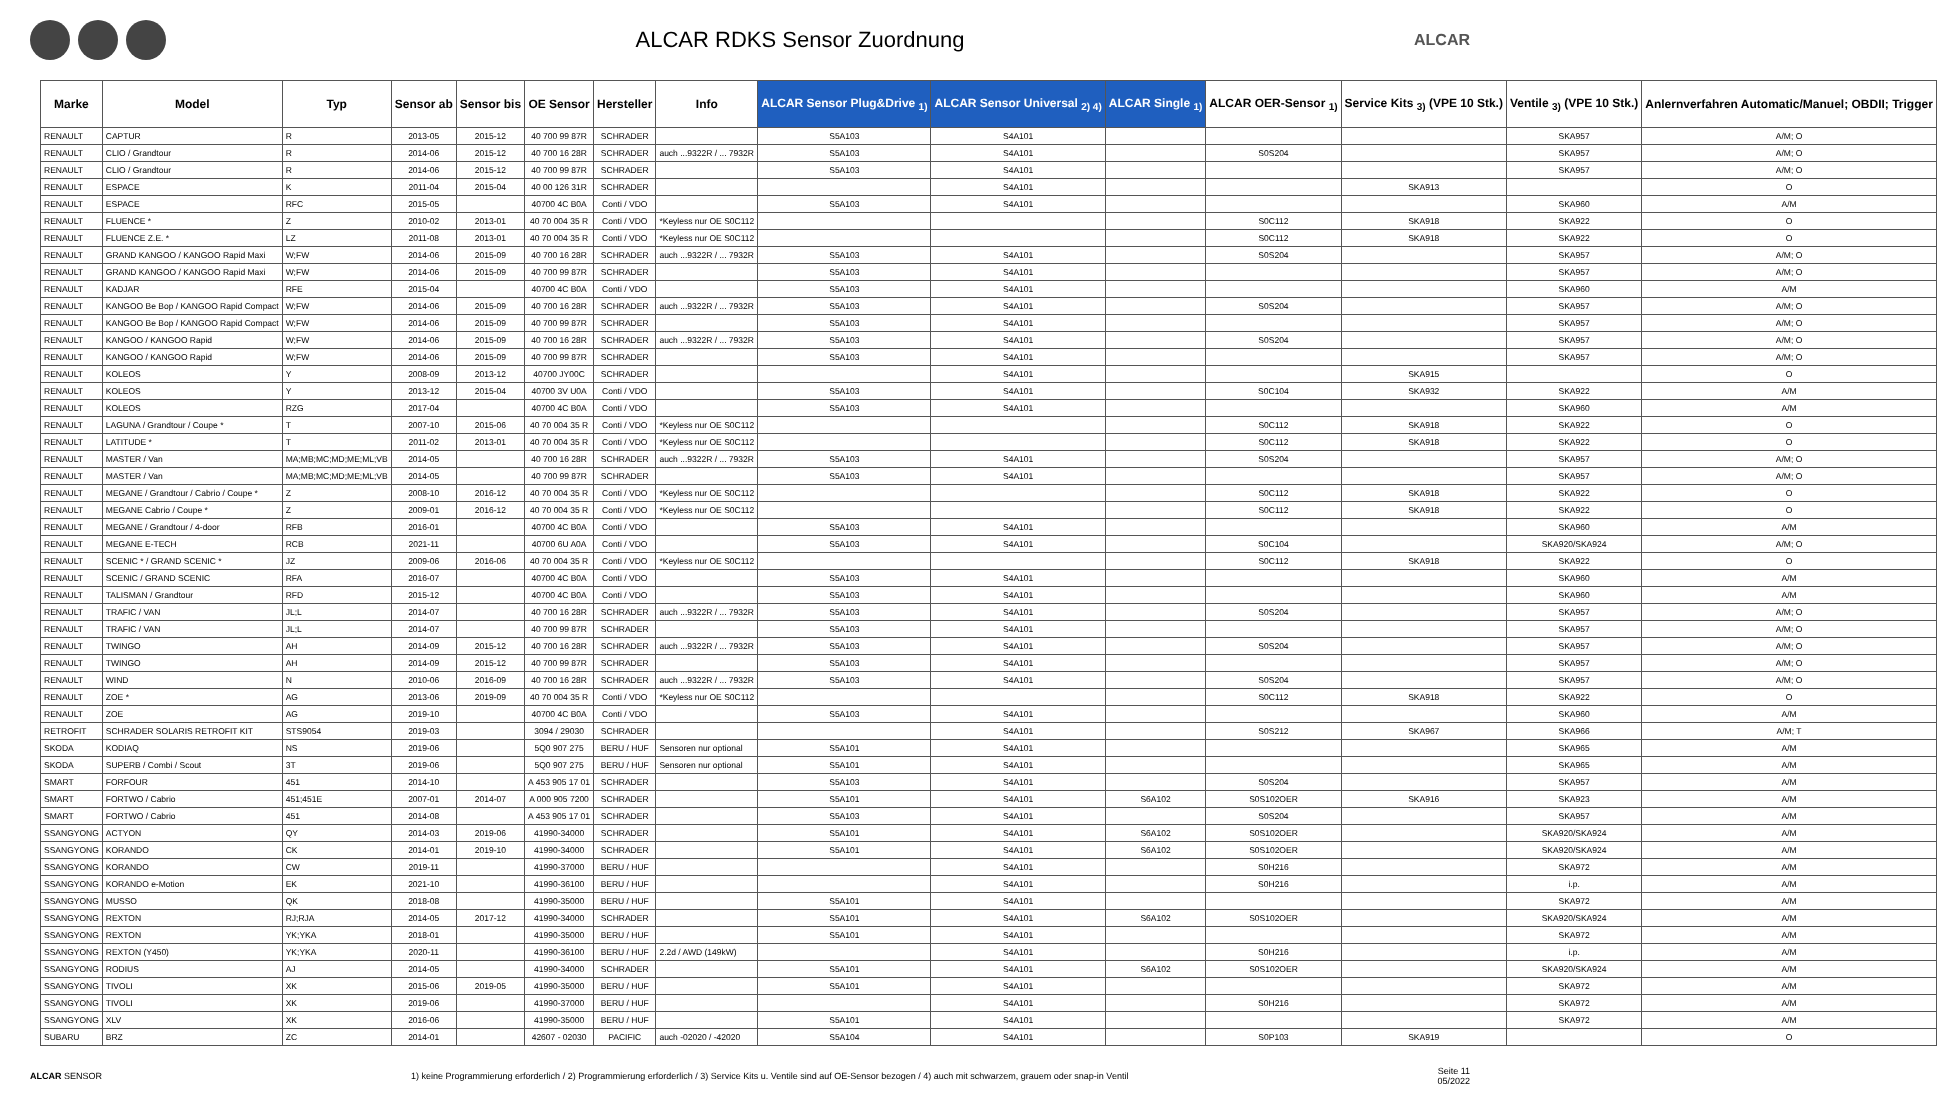ALCAR RDKS Sensor Zuordnung
ALCAR
| Marke | Model | Typ | Sensor ab | Sensor bis | OE Sensor | Hersteller | Info | ALCAR Sensor Plug&Drive <sub>1)</sub> | ALCAR Sensor Universal <sub>2) 4)</sub> | ALCAR Single <sub>1)</sub> | ALCAR OER-Sensor <sub>1)</sub> | Service Kits <sub>3)</sub> (VPE 10 Stk.) | Ventile <sub>3)</sub> (VPE 10 Stk.) | Anlernverfahren Automatic/Manuel; OBDII; Trigger |
| --- | --- | --- | --- | --- | --- | --- | --- | --- | --- | --- | --- | --- | --- | --- |
| RENAULT | CAPTUR | R | 2013-05 | 2015-12 | 40 700 99 87R | SCHRADER | | S5A103 | S4A101 | | | | SKA957 | A/M; O |
| RENAULT | CLIO / Grandtour | R | 2014-06 | 2015-12 | 40 700 16 28R | SCHRADER | auch ...9322R / ... 7932R | S5A103 | S4A101 | | S0S204 | | SKA957 | A/M; O |
| RENAULT | CLIO / Grandtour | R | 2014-06 | 2015-12 | 40 700 99 87R | SCHRADER | | S5A103 | S4A101 | | | | SKA957 | A/M; O |
| RENAULT | ESPACE | K | 2011-04 | 2015-04 | 40 00 126 31R | SCHRADER | | | S4A101 | | | SKA913 | | O |
| RENAULT | ESPACE | RFC | 2015-05 | | 40700 4C B0A | Conti / VDO | | S5A103 | S4A101 | | | | SKA960 | A/M |
| RENAULT | FLUENCE * | Z | 2010-02 | 2013-01 | 40 70 004 35 R | Conti / VDO | *Keyless nur OE S0C112 | | | | S0C112 | SKA918 | SKA922 | O |
| RENAULT | FLUENCE Z.E. * | LZ | 2011-08 | 2013-01 | 40 70 004 35 R | Conti / VDO | *Keyless nur OE S0C112 | | | | S0C112 | SKA918 | SKA922 | O |
| RENAULT | GRAND KANGOO / KANGOO Rapid Maxi | W;FW | 2014-06 | 2015-09 | 40 700 16 28R | SCHRADER | auch ...9322R / ... 7932R | S5A103 | S4A101 | | S0S204 | | SKA957 | A/M; O |
| RENAULT | GRAND KANGOO / KANGOO Rapid Maxi | W;FW | 2014-06 | 2015-09 | 40 700 99 87R | SCHRADER | | S5A103 | S4A101 | | | | SKA957 | A/M; O |
| RENAULT | KADJAR | RFE | 2015-04 | | 40700 4C B0A | Conti / VDO | | S5A103 | S4A101 | | | | SKA960 | A/M |
| RENAULT | KANGOO Be Bop / KANGOO Rapid Compact | W;FW | 2014-06 | 2015-09 | 40 700 16 28R | SCHRADER | auch ...9322R / ... 7932R | S5A103 | S4A101 | | S0S204 | | SKA957 | A/M; O |
| RENAULT | KANGOO Be Bop / KANGOO Rapid Compact | W;FW | 2014-06 | 2015-09 | 40 700 99 87R | SCHRADER | | S5A103 | S4A101 | | | | SKA957 | A/M; O |
| RENAULT | KANGOO / KANGOO Rapid | W;FW | 2014-06 | 2015-09 | 40 700 16 28R | SCHRADER | auch ...9322R / ... 7932R | S5A103 | S4A101 | | S0S204 | | SKA957 | A/M; O |
| RENAULT | KANGOO / KANGOO Rapid | W;FW | 2014-06 | 2015-09 | 40 700 99 87R | SCHRADER | | S5A103 | S4A101 | | | | SKA957 | A/M; O |
| RENAULT | KOLEOS | Y | 2008-09 | 2013-12 | 40700 JY00C | SCHRADER | | | S4A101 | | | SKA915 | | O |
| RENAULT | KOLEOS | Y | 2013-12 | 2015-04 | 40700 3V U0A | Conti / VDO | | S5A103 | S4A101 | | S0C104 | SKA932 | SKA922 | A/M |
| RENAULT | KOLEOS | RZG | 2017-04 | | 40700 4C B0A | Conti / VDO | | S5A103 | S4A101 | | | | SKA960 | A/M |
| RENAULT | LAGUNA / Grandtour / Coupe * | T | 2007-10 | 2015-06 | 40 70 004 35 R | Conti / VDO | *Keyless nur OE S0C112 | | | | S0C112 | SKA918 | SKA922 | O |
| RENAULT | LATITUDE * | T | 2011-02 | 2013-01 | 40 70 004 35 R | Conti / VDO | *Keyless nur OE S0C112 | | | | S0C112 | SKA918 | SKA922 | O |
| RENAULT | MASTER / Van | MA;MB;MC;MD;ME;ML;VB | 2014-05 | | 40 700 16 28R | SCHRADER | auch ...9322R / ... 7932R | S5A103 | S4A101 | | S0S204 | | SKA957 | A/M; O |
| RENAULT | MASTER / Van | MA;MB;MC;MD;ME;ML;VB | 2014-05 | | 40 700 99 87R | SCHRADER | | S5A103 | S4A101 | | | | SKA957 | A/M; O |
| RENAULT | MEGANE / Grandtour / Cabrio / Coupe * | Z | 2008-10 | 2016-12 | 40 70 004 35 R | Conti / VDO | *Keyless nur OE S0C112 | | | | S0C112 | SKA918 | SKA922 | O |
| RENAULT | MEGANE Cabrio / Coupe * | Z | 2009-01 | 2016-12 | 40 70 004 35 R | Conti / VDO | *Keyless nur OE S0C112 | | | | S0C112 | SKA918 | SKA922 | O |
| RENAULT | MEGANE / Grandtour / 4-door | RFB | 2016-01 | | 40700 4C B0A | Conti / VDO | | S5A103 | S4A101 | | | | SKA960 | A/M |
| RENAULT | MEGANE E-TECH | RCB | 2021-11 | | 40700 6U A0A | Conti / VDO | | S5A103 | S4A101 | | S0C104 | | SKA920/SKA924 | A/M; O |
| RENAULT | SCENIC * / GRAND SCENIC * | JZ | 2009-06 | 2016-06 | 40 70 004 35 R | Conti / VDO | *Keyless nur OE S0C112 | | | | S0C112 | SKA918 | SKA922 | O |
| RENAULT | SCENIC / GRAND SCENIC | RFA | 2016-07 | | 40700 4C B0A | Conti / VDO | | S5A103 | S4A101 | | | | SKA960 | A/M |
| RENAULT | TALISMAN / Grandtour | RFD | 2015-12 | | 40700 4C B0A | Conti / VDO | | S5A103 | S4A101 | | | | SKA960 | A/M |
| RENAULT | TRAFIC / VAN | JL;L | 2014-07 | | 40 700 16 28R | SCHRADER | auch ...9322R / ... 7932R | S5A103 | S4A101 | | S0S204 | | SKA957 | A/M; O |
| RENAULT | TRAFIC / VAN | JL;L | 2014-07 | | 40 700 99 87R | SCHRADER | | S5A103 | S4A101 | | | | SKA957 | A/M; O |
| RENAULT | TWINGO | AH | 2014-09 | 2015-12 | 40 700 16 28R | SCHRADER | auch ...9322R / ... 7932R | S5A103 | S4A101 | | S0S204 | | SKA957 | A/M; O |
| RENAULT | TWINGO | AH | 2014-09 | 2015-12 | 40 700 99 87R | SCHRADER | | S5A103 | S4A101 | | | | SKA957 | A/M; O |
| RENAULT | WIND | N | 2010-06 | 2016-09 | 40 700 16 28R | SCHRADER | auch ...9322R / ... 7932R | S5A103 | S4A101 | | S0S204 | | SKA957 | A/M; O |
| RENAULT | ZOE * | AG | 2013-06 | 2019-09 | 40 70 004 35 R | Conti / VDO | *Keyless nur OE S0C112 | | | | S0C112 | SKA918 | SKA922 | O |
| RENAULT | ZOE | AG | 2019-10 | | 40700 4C B0A | Conti / VDO | | S5A103 | S4A101 | | | | SKA960 | A/M |
| RETROFIT | SCHRADER SOLARIS RETROFIT KIT | STS9054 | 2019-03 | | 3094 / 29030 | SCHRADER | | | S4A101 | | S0S212 | SKA967 | SKA966 | A/M; T |
| SKODA | KODIAQ | NS | 2019-06 | | 5Q0 907 275 | BERU / HUF | Sensoren nur optional | S5A101 | S4A101 | | | | SKA965 | A/M |
| SKODA | SUPERB / Combi / Scout | 3T | 2019-06 | | 5Q0 907 275 | BERU / HUF | Sensoren nur optional | S5A101 | S4A101 | | | | SKA965 | A/M |
| SMART | FORFOUR | 451 | 2014-10 | | A 453 905 17 01 | SCHRADER | | S5A103 | S4A101 | | S0S204 | | SKA957 | A/M |
| SMART | FORTWO / Cabrio | 451;451E | 2007-01 | 2014-07 | A 000 905 7200 | SCHRADER | | S5A101 | S4A101 | S6A102 | S0S102OER | SKA916 | SKA923 | A/M |
| SMART | FORTWO / Cabrio | 451 | 2014-08 | | A 453 905 17 01 | SCHRADER | | S5A103 | S4A101 | | S0S204 | | SKA957 | A/M |
| SSANGYONG | ACTYON | QY | 2014-03 | 2019-06 | 41990-34000 | SCHRADER | | S5A101 | S4A101 | S6A102 | S0S102OER | | SKA920/SKA924 | A/M |
| SSANGYONG | KORANDO | CK | 2014-01 | 2019-10 | 41990-34000 | SCHRADER | | S5A101 | S4A101 | S6A102 | S0S102OER | | SKA920/SKA924 | A/M |
| SSANGYONG | KORANDO | CW | 2019-11 | | 41990-37000 | BERU / HUF | | | S4A101 | | S0H216 | | SKA972 | A/M |
| SSANGYONG | KORANDO e-Motion | EK | 2021-10 | | 41990-36100 | BERU / HUF | | | S4A101 | | S0H216 | | i.p. | A/M |
| SSANGYONG | MUSSO | QK | 2018-08 | | 41990-35000 | BERU / HUF | | S5A101 | S4A101 | | | | SKA972 | A/M |
| SSANGYONG | REXTON | RJ;RJA | 2014-05 | 2017-12 | 41990-34000 | SCHRADER | | S5A101 | S4A101 | S6A102 | S0S102OER | | SKA920/SKA924 | A/M |
| SSANGYONG | REXTON | YK;YKA | 2018-01 | | 41990-35000 | BERU / HUF | | S5A101 | S4A101 | | | | SKA972 | A/M |
| SSANGYONG | REXTON (Y450) | YK;YKA | 2020-11 | | 41990-36100 | BERU / HUF | 2.2d / AWD (149kW) | | S4A101 | | S0H216 | | i.p. | A/M |
| SSANGYONG | RODIUS | AJ | 2014-05 | | 41990-34000 | SCHRADER | | S5A101 | S4A101 | S6A102 | S0S102OER | | SKA920/SKA924 | A/M |
| SSANGYONG | TIVOLI | XK | 2015-06 | 2019-05 | 41990-35000 | BERU / HUF | | S5A101 | S4A101 | | | | SKA972 | A/M |
| SSANGYONG | TIVOLI | XK | 2019-06 | | 41990-37000 | BERU / HUF | | | S4A101 | | S0H216 | | SKA972 | A/M |
| SSANGYONG | XLV | XK | 2016-06 | | 41990-35000 | BERU / HUF | | S5A101 | S4A101 | | | | SKA972 | A/M |
| SUBARU | BRZ | ZC | 2014-01 | | 42607 - 02030 | PACIFIC | auch -02020 / -42020 | S5A104 | S4A101 | | S0P103 | SKA919 | | O |
ALCAR SENSOR
1) keine Programmierung erforderlich / 2) Programmierung erforderlich / 3) Service Kits u. Ventile sind auf OE-Sensor bezogen / 4) auch mit schwarzem, grauem oder snap-in Ventil
Seite 11
05/2022